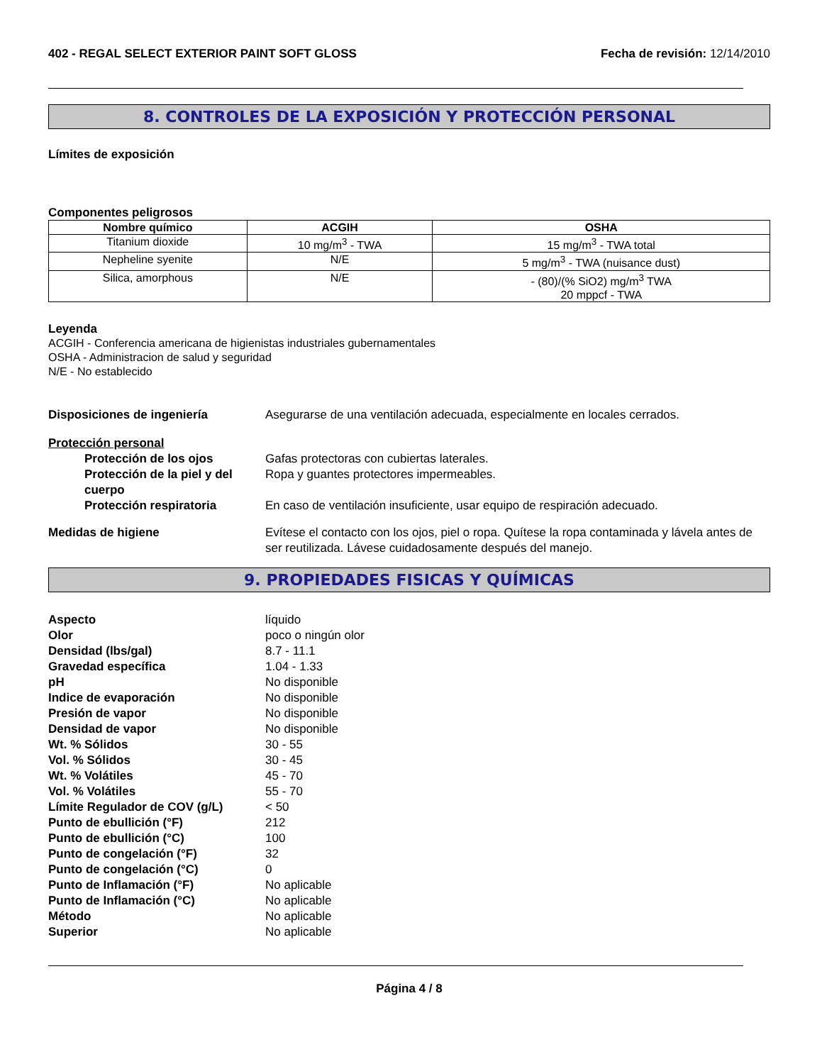402 - REGAL SELECT EXTERIOR PAINT SOFT GLOSS Fecha de revisión: 12/14/2010
8. CONTROLES DE LA EXPOSICIÓN Y PROTECCIÓN PERSONAL
Límites de exposición
Componentes peligrosos
| Nombre químico | ACGIH | OSHA |
| --- | --- | --- |
| Titanium dioxide | 10 mg/m<sup>3</sup> - TWA | 15 mg/m<sup>3</sup> - TWA total |
| Nepheline syenite | N/E | 5 mg/m<sup>3</sup> - TWA (nuisance dust) |
| Silica, amorphous | N/E | - (80)/(% SiO2) mg/m<sup>3</sup> TWA 20 mppcf - TWA |
Leyenda
ACGIH - Conferencia americana de higienistas industriales gubernamentales
OSHA - Administracion de salud y seguridad
N/E - No establecido
Disposiciones de ingeniería Asegurarse de una ventilación adecuada, especialmente en locales cerrados.
Protección personal
Protección de los ojos Gafas protectoras con cubiertas laterales.
Protección de la piel y del cuerpo Ropa y guantes protectores impermeables.
Protección respiratoria En caso de ventilación insuficiente, usar equipo de respiración adecuado.
Medidas de higiene Evítese el contacto con los ojos, piel o ropa. Quítese la ropa contaminada y lávela antes de ser reutilizada. Lávese cuidadosamente después del manejo.
9. PROPIEDADES FISICAS Y QUÍMICAS
Aspecto líquido
Olor poco o ningún olor
Densidad (lbs/gal) 8.7 - 11.1
Gravedad específica 1.04 - 1.33
pH No disponible
Indice de evaporación No disponible
Presión de vapor No disponible
Densidad de vapor No disponible
Wt. % Sólidos 30 - 55
Vol. % Sólidos 30 - 45
Wt. % Volátiles 45 - 70
Vol. % Volátiles 55 - 70
Límite Regulador de COV (g/L) < 50
Punto de ebullición (°F) 212
Punto de ebullición (°C) 100
Punto de congelación (°F) 32
Punto de congelación (°C) 0
Punto de Inflamación (°F) No aplicable
Punto de Inflamación (°C) No aplicable
Método No aplicable
Superior No aplicable
Página 4 / 8